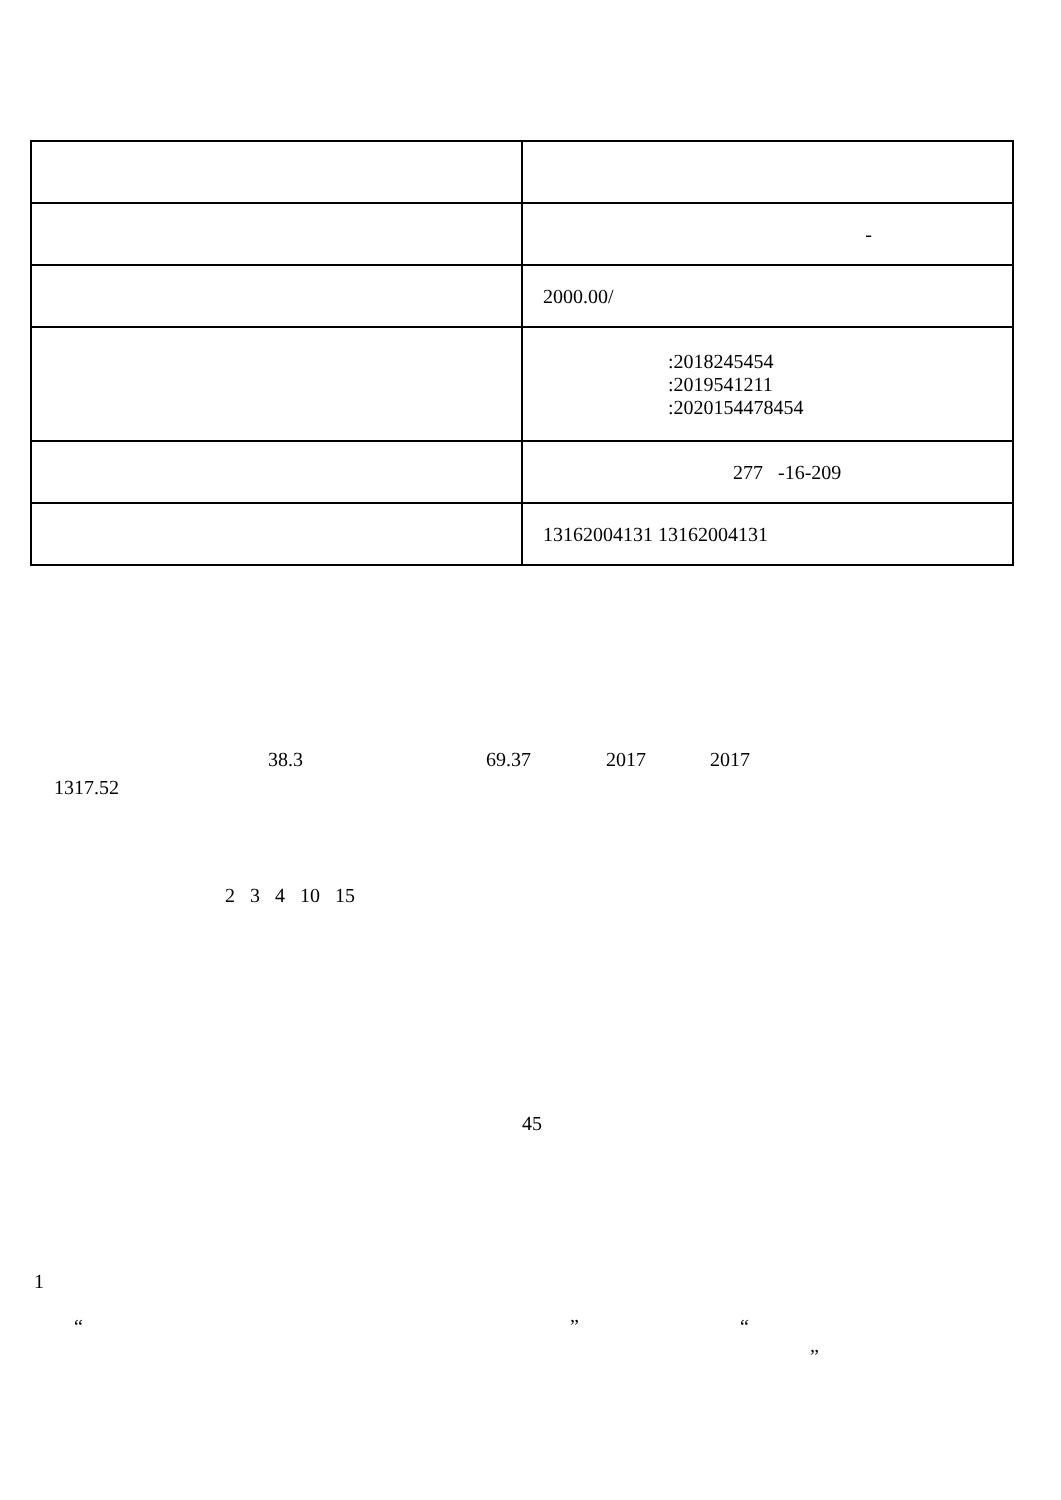| | - |
| | 2000.00/ |
| | :2018245454 :2019541211 :2020154478454 |
| | 277 -16-209 |
| | 13162004131 13162004131 |
38.3 69.37 2017 2017
1317.52
2 3 4 10 15
45
1
“ ” “
”